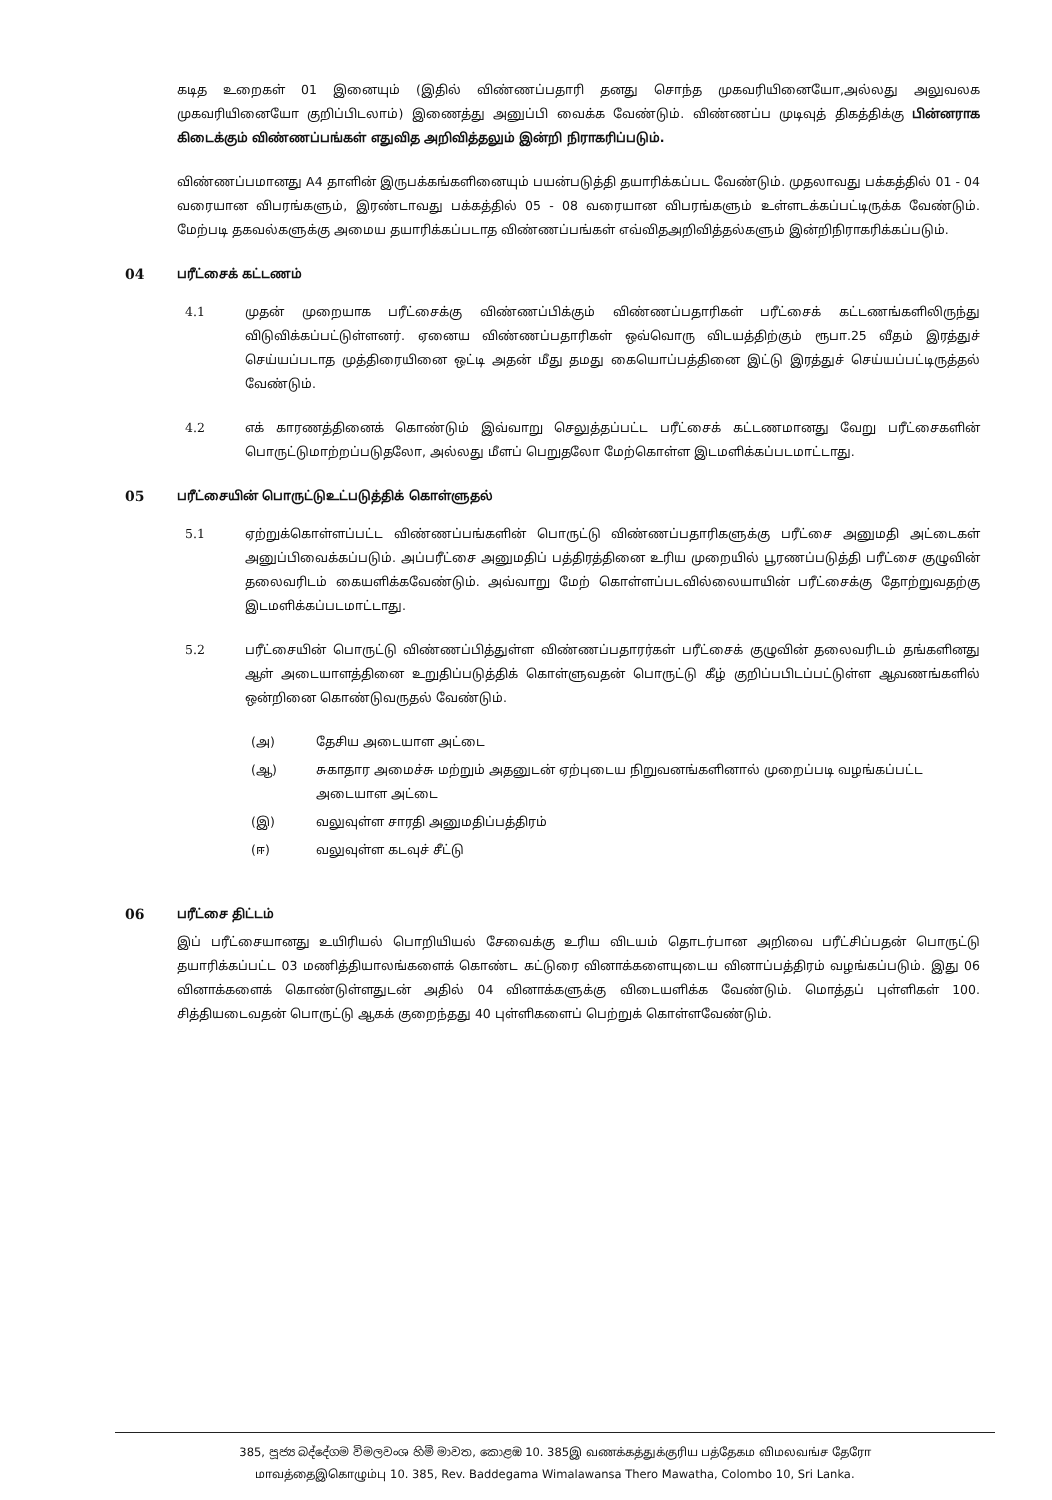கடித உறைகள் 01 இனையும் (இதில் விண்ணப்பதாரி தனது சொந்த முகவரியினையோ,அல்லது அலுவலக முகவரியினையோ குறிப்பிடலாம்) இணைத்து அனுப்பி வைக்க வேண்டும். விண்ணப்ப முடிவுத் திகத்திக்கு பின்னராக கிடைக்கும் விண்ணப்பங்கள் எதுவித அறிவித்தலும் இன்றி நிராகரிப்படும்.
விண்ணப்பமானது A4 தாளின் இருபக்கங்களினையும் பயன்படுத்தி தயாரிக்கப்பட வேண்டும். முதலாவது பக்கத்தில் 01 - 04 வரையான விபரங்களும், இரண்டாவது பக்கத்தில் 05 - 08 வரையான விபரங்களும் உள்ளடக்கப்பட்டிருக்க வேண்டும். மேற்படி தகவல்களுக்கு அமைய தயாரிக்கப்படாத விண்ணப்பங்கள் எவ்விதஅறிவித்தல்களும் இன்றிநிராகரிக்கப்படும்.
04 பரீட்சைக் கட்டணம்
4.1 முதன் முறையாக பரீட்சைக்கு விண்ணப்பிக்கும் விண்ணப்பதாரிகள் பரீட்சைக் கட்டணங்களிலிருந்து விடுவிக்கப்பட்டுள்ளனர். ஏனைய விண்ணப்பதாரிகள் ஒவ்வொரு விடயத்திற்கும் ரூபா.25 வீதம் இரத்துச் செய்யப்படாத முத்திரையினை ஒட்டி அதன் மீது தமது கையொப்பத்தினை இட்டு இரத்துச் செய்யப்பட்டிருத்தல் வேண்டும்.
4.2 எக் காரணத்தினைக் கொண்டும் இவ்வாறு செலுத்தப்பட்ட பரீட்சைக் கட்டணமானது வேறு பரீட்சைகளின் பொருட்டுமாற்றப்படுதலோ, அல்லது மீளப் பெறுதலோ மேற்கொள்ள இடமளிக்கப்படமாட்டாது.
05 பரீட்சையின் பொருட்டுஉட்படுத்திக் கொள்ளுதல்
5.1 ஏற்றுக்கொள்ளப்பட்ட விண்ணப்பங்களின் பொருட்டு விண்ணப்பதாரிகளுக்கு பரீட்சை அனுமதி அட்டைகள் அனுப்பிவைக்கப்படும். அப்பரீட்சை அனுமதிப் பத்திரத்தினை உரிய முறையில் பூரணப்படுத்தி பரீட்சை குழுவின் தலைவரிடம் கையளிக்கவேண்டும். அவ்வாறு மேற் கொள்ளப்படவில்லையாயின் பரீட்சைக்கு தோற்றுவதற்கு இடமளிக்கப்படமாட்டாது.
5.2 பரீட்சையின் பொருட்டு விண்ணப்பித்துள்ள விண்ணப்பதாரர்கள் பரீட்சைக் குழுவின் தலைவரிடம் தங்களினது ஆள் அடையாளத்தினை உறுதிப்படுத்திக் கொள்ளுவதன் பொருட்டு கீழ் குறிப்பபிடப்பட்டுள்ள ஆவணங்களில் ஒன்றினை கொண்டுவருதல் வேண்டும்.
(அ) தேசிய அடையாள அட்டை
(ஆ) சுகாதார அமைச்சு மற்றும் அதனுடன் ஏற்புடைய நிறுவனங்களினால் முறைப்படி வழங்கப்பட்ட அடையாள அட்டை
(இ) வலுவுள்ள சாரதி அனுமதிப்பத்திரம்
(ஈ) வலுவுள்ள கடவுச் சீட்டு
06 பரீட்சை திட்டம்
இப் பரீட்சையானது உயிரியல் பொறியியல் சேவைக்கு உரிய விடயம் தொடர்பான அறிவை பரீட்சிப்பதன் பொருட்டு தயாரிக்கப்பட்ட 03 மணித்தியாலங்களைக் கொண்ட கட்டுரை வினாக்களையுடைய வினாப்பத்திரம் வழங்கப்படும். இது 06 வினாக்களைக் கொண்டுள்ளதுடன் அதில் 04 வினாக்களுக்கு விடையளிக்க வேண்டும். மொத்தப் புள்ளிகள் 100. சித்தியடைவதன் பொருட்டு ஆகக் குறைந்தது 40 புள்ளிகளைப் பெற்றுக் கொள்ளவேண்டும்.
385, පූජ්‍ය බද්දේගම විමලවංශ හිමි මාවත, කොළඹ 10. 385இ வணக்கத்துக்குரிய பத்தேகம விமலவங்ச தேரோ
மாவத்தைஇகொழும்பு 10. 385, Rev. Baddegama Wimalawansa Thero Mawatha, Colombo 10, Sri Lanka.